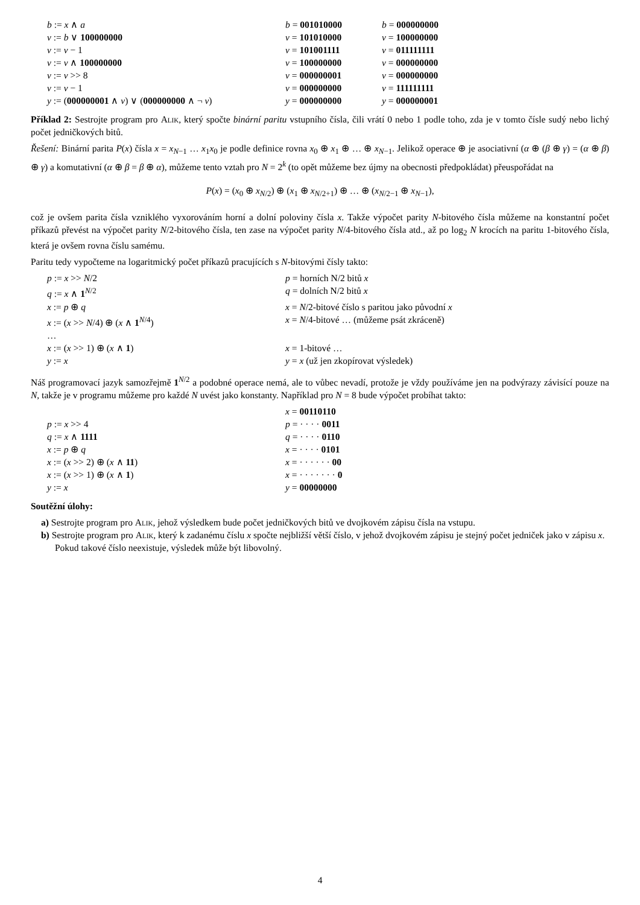| b := x ∧ a | b = 001010000 | b = 000000000 |
| v := b ∨ 100000000 | v = 101010000 | v = 100000000 |
| v := v − 1 | v = 101001111 | v = 011111111 |
| v := v ∧ 100000000 | v = 100000000 | v = 000000000 |
| v := v >> 8 | v = 000000001 | v = 000000000 |
| v := v − 1 | v = 000000000 | v = 111111111 |
| y := ( 000000001 ∧ v ) ∨ ( 000000000 ∧ ¬ v ) | y = 000000000 | y = 000000001 |
Příklad 2: Sestrojte program pro Alik, který spočte binární paritu vstupního čísla, čili vrátí 0 nebo 1 podle toho, zda je v tomto čísle sudý nebo lichý počet jedničkových bitů.
Řešení: Binární parita P(x) čísla x = x<sub>N−1</sub> … x<sub>1</sub>x<sub>0</sub> je podle definice rovna x<sub>0</sub> ⊕ x<sub>1</sub> ⊕ … ⊕ x<sub>N−1</sub>. Jelikož operace ⊕ je asociativní (α ⊕ (β ⊕ γ) = (α ⊕ β) ⊕ γ) a komutativní (α ⊕ β = β ⊕ α), můžeme tento vztah pro N = 2<sup>k</sup> (to opět můžeme bez újmy na obecnosti předpokládat) přeuspořádat na
P(x) = (x<sub>0</sub> ⊕ x<sub>N/2</sub>) ⊕ (x<sub>1</sub> ⊕ x<sub>N/2+1</sub>) ⊕ … ⊕ (x<sub>N/2−1</sub> ⊕ x<sub>N−1</sub>),
což je ovšem parita čísla vzniklého vyxorováním horní a dolní poloviny čísla x. Takže výpočet parity N-bitového čísla můžeme na konstantní počet příkazů převést na výpočet parity N/2-bitového čísla, ten zase na výpočet parity N/4-bitového čísla atd., až po log<sub>2</sub> N krocích na paritu 1-bitového čísla, která je ovšem rovna číslu samému.
Paritu tedy vypočteme na logaritmický počet příkazů pracujících s N-bitovými čísly takto:
| p := x >> N /2 | p = horních N/2 bitů x |
| q := x ∧ 1<sup>N/2</sup> | q = dolních N/2 bitů x |
| x := p ⊕ q | x = N /2-bitové číslo s paritou jako původní x |
| x := ( x >> N /4) ⊕ ( x ∧ 1<sup>N/4</sup>) | x = N /4-bitové … (můžeme psát zkráceně) |
| … | |
| x := ( x >> 1) ⊕ ( x ∧ 1 ) | x = 1-bitové … |
| y := x | y = x (už jen zkopírovat výsledek) |
Náš programovací jazyk samozřejmě 1<sup>N/2</sup> a podobné operace nemá, ale to vůbec nevadí, protože je vždy používáme jen na podvýrazy závisící pouze na N, takže je v programu můžeme pro každé N uvést jako konstanty. Například pro N = 8 bude výpočet probíhat takto:
| | x = 00110110 |
| p := x >> 4 | p = · · · · 0011 |
| q := x ∧ 1111 | q = · · · · 0110 |
| x := p ⊕ q | x = · · · · 0101 |
| x := ( x >> 2) ⊕ ( x ∧ 11 ) | x = · · · · · · 00 |
| x := ( x >> 1) ⊕ ( x ∧ 1 ) | x = · · · · · · · 0 |
| y := x | y = 00000000 |
Soutěžní úlohy:
a) Sestrojte program pro Alik, jehož výsledkem bude počet jedničkových bitů ve dvojkovém zápisu čísla na vstupu.
b) Sestrojte program pro Alik, který k zadanému číslu x spočte nejbližší větší číslo, v jehož dvojkovém zápisu je stejný počet jedniček jako v zápisu x. Pokud takové číslo neexistuje, výsledek může být libovolný.
4